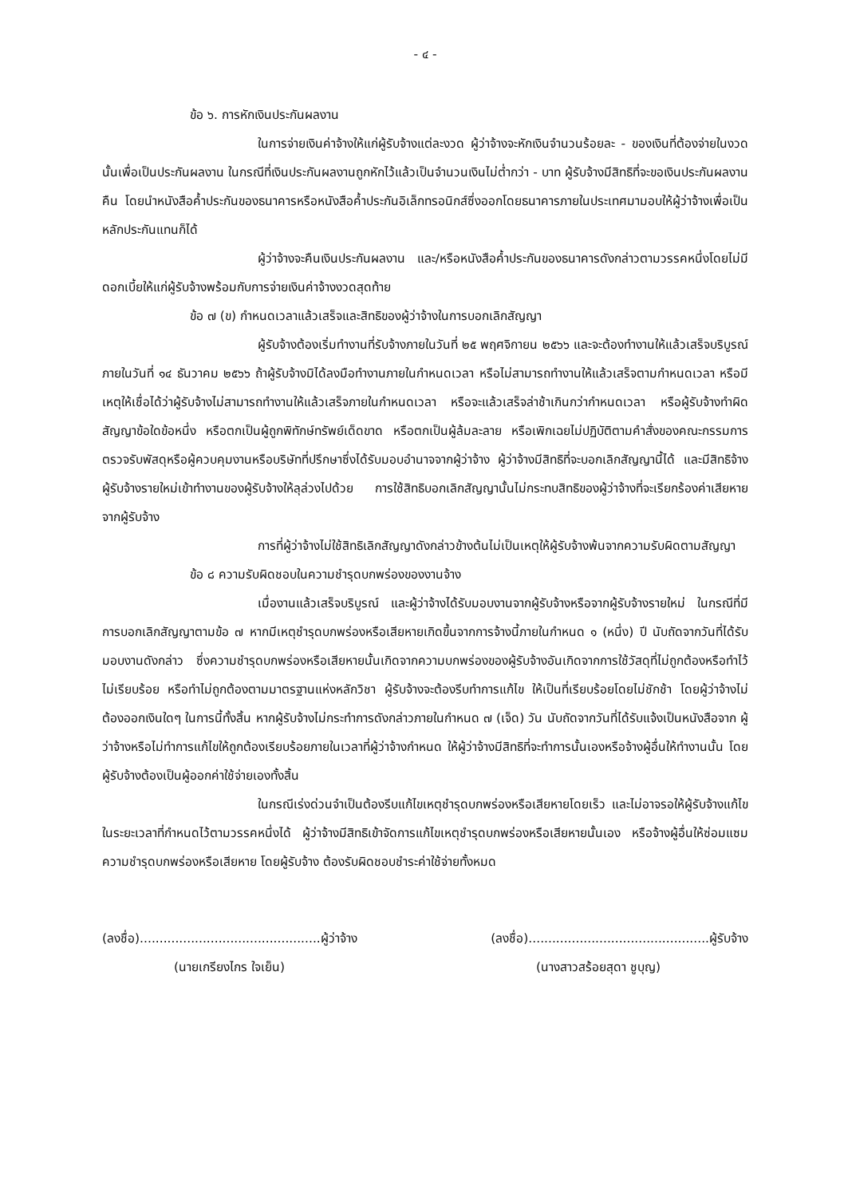- ๔ -
ข้อ ๖. การหักเงินประกันผลงาน
ในการจ่ายเงินค่าจ้างให้แก่ผู้รับจ้างแต่ละงวด ผู้ว่าจ้างจะหักเงินจำนวนร้อยละ - ของเงินที่ต้องจ่ายในงวดนั้นเพื่อเป็นประกันผลงาน ในกรณีที่เงินประกันผลงานถูกหักไว้แล้วเป็นจำนวนเงินไม่ต่ำกว่า - บาท ผู้รับจ้างมีสิทธิที่จะขอเงินประกันผลงานคืน โดยนำหนังสือค้ำประกันของธนาคารหรือหนังสือค้ำประกันอิเล็กทรอนิกส์ซึ่งออกโดยธนาคารภายในประเทศมามอบให้ผู้ว่าจ้างเพื่อเป็นหลักประกันแทนก็ได้
ผู้ว่าจ้างจะคืนเงินประกันผลงาน และ/หรือหนังสือค้ำประกันของธนาคารดังกล่าวตามวรรคหนึ่งโดยไม่มีดอกเบี้ยให้แก่ผู้รับจ้างพร้อมกับการจ่ายเงินค่าจ้างงวดสุดท้าย
ข้อ ๗ (ข) กำหนดเวลาแล้วเสร็จและสิทธิของผู้ว่าจ้างในการบอกเลิกสัญญา
ผู้รับจ้างต้องเริ่มทำงานที่รับจ้างภายในวันที่ ๒๕ พฤศจิกายน ๒๕๖๖ และจะต้องทำงานให้แล้วเสร็จบริบูรณ์ภายในวันที่ ๑๔ ธันวาคม ๒๕๖๖ ถ้าผู้รับจ้างมิได้ลงมือทำงานภายในกำหนดเวลา หรือไม่สามารถทำงานให้แล้วเสร็จตามกำหนดเวลา หรือมีเหตุให้เชื่อได้ว่าผู้รับจ้างไม่สามารถทำงานให้แล้วเสร็จภายในกำหนดเวลา หรือจะแล้วเสร็จล่าช้าเกินกว่ากำหนดเวลา หรือผู้รับจ้างทำผิดสัญญาข้อใดข้อหนึ่ง หรือตกเป็นผู้ถูกพิทักษ์ทรัพย์เด็ดขาด หรือตกเป็นผู้ล้มละลาย หรือเพิกเฉยไม่ปฏิบัติตามคำสั่งของคณะกรรมการตรวจรับพัสดุหรือผู้ควบคุมงานหรือบริษัทที่ปรึกษาซึ่งได้รับมอบอำนาจจากผู้ว่าจ้าง ผู้ว่าจ้างมีสิทธิที่จะบอกเลิกสัญญานี้ได้ และมีสิทธิจ้างผู้รับจ้างรายใหม่เข้าทำงานของผู้รับจ้างให้ลุล่วงไปด้วย การใช้สิทธิบอกเลิกสัญญานั้นไม่กระทบสิทธิของผู้ว่าจ้างที่จะเรียกร้องค่าเสียหายจากผู้รับจ้าง
การที่ผู้ว่าจ้างไม่ใช้สิทธิเลิกสัญญาดังกล่าวข้างต้นไม่เป็นเหตุให้ผู้รับจ้างพ้นจากความรับผิดตามสัญญา
ข้อ ๘ ความรับผิดชอบในความชำรุดบกพร่องของงานจ้าง
เมื่องานแล้วเสร็จบริบูรณ์ และผู้ว่าจ้างได้รับมอบงานจากผู้รับจ้างหรือจากผู้รับจ้างรายใหม่ ในกรณีที่มีการบอกเลิกสัญญาตามข้อ ๗ หากมีเหตุชำรุดบกพร่องหรือเสียหายเกิดขึ้นจากการจ้างนี้ภายในกำหนด ๑ (หนึ่ง) ปี นับถัดจากวันที่ได้รับมอบงานดังกล่าว ซึ่งความชำรุดบกพร่องหรือเสียหายนั้นเกิดจากความบกพร่องของผู้รับจ้างอันเกิดจากการใช้วัสดุที่ไม่ถูกต้องหรือทำไว้ไม่เรียบร้อย หรือทำไม่ถูกต้องตามมาตรฐานแห่งหลักวิชา ผู้รับจ้างจะต้องรีบทำการแก้ไข ให้เป็นที่เรียบร้อยโดยไม่ชักช้า โดยผู้ว่าจ้างไม่ต้องออกเงินใดๆ ในการนี้ทั้งสิ้น หากผู้รับจ้างไม่กระทำการดังกล่าวภายในกำหนด ๗ (เจ็ด) วัน นับถัดจากวันที่ได้รับแจ้งเป็นหนังสือจาก ผู้ว่าจ้างหรือไม่ทำการแก้ไขให้ถูกต้องเรียบร้อยภายในเวลาที่ผู้ว่าจ้างกำหนด ให้ผู้ว่าจ้างมีสิทธิที่จะทำการนั้นเองหรือจ้างผู้อื่นให้ทำงานนั้น โดยผู้รับจ้างต้องเป็นผู้ออกค่าใช้จ่ายเองทั้งสิ้น
ในกรณีเร่งด่วนจำเป็นต้องรีบแก้ไขเหตุชำรุดบกพร่องหรือเสียหายโดยเร็ว และไม่อาจรอให้ผู้รับจ้างแก้ไขในระยะเวลาที่กำหนดไว้ตามวรรคหนึ่งได้ ผู้ว่าจ้างมีสิทธิเข้าจัดการแก้ไขเหตุชำรุดบกพร่องหรือเสียหายนั้นเอง หรือจ้างผู้อื่นให้ซ่อมแซมความชำรุดบกพร่องหรือเสียหาย โดยผู้รับจ้าง ต้องรับผิดชอบชำระค่าใช้จ่ายทั้งหมด
(ลงชื่อ)..............................................ผู้ว่าจ้าง (ลงชื่อ)..............................................ผู้รับจ้าง
(นายเกรียงไกร ใจเย็น) (นางสาวสร้อยสุดา ชูบุญ)